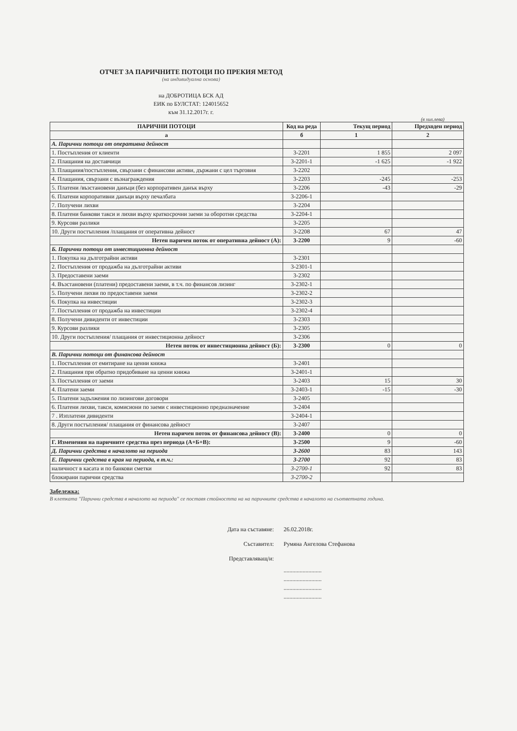ОТЧЕТ ЗА ПАРИЧНИТЕ ПОТОЦИ ПО ПРЕКИЯ МЕТОД
(на индивидуална основа)
на ДОБРОТИЦА БСК АД
ЕИК по БУЛСТАТ: 124015652
към 31.12.2017г. г.
(в хил.лева)
| ПАРИЧНИ ПОТОЦИ | Код на реда | Текущ период | Предходен период |
| --- | --- | --- | --- |
| а | б | 1 | 2 |
| А. Парични потоци от оперативна дейност | | | |
| 1. Постъпления от клиенти | 3-2201 | 1 855 | 2 097 |
| 2. Плащания на доставчици | 3-2201-1 | -1 625 | -1 922 |
| 3. Плащания/постъпления, свързани с финансови активи, държани с цел търговия | 3-2202 | | |
| 4. Плащания, свързани с възнаграждения | 3-2203 | -245 | -253 |
| 5. Платени /възстановени данъци (без корпоративен данък върху | 3-2206 | -43 | -29 |
| 6. Платени корпоративни данъци върху печалбата | 3-2206-1 | | |
| 7. Получени лихви | 3-2204 | | |
| 8. Платени банкови такси и лихви върху краткосрочни заеми за оборотни средства | 3-2204-1 | | |
| 9. Курсови разлики | 3-2205 | | |
| 10. Други постъпления /плащания от оперативна дейност | 3-2208 | 67 | 47 |
| Нетен паричен поток от оперативна дейност (А): | 3-2200 | 9 | -60 |
| Б. Парични потоци от инвестиционна дейност | | | |
| 1. Покупка на дълготрайни активи | 3-2301 | | |
| 2. Постъпления от продажба на дълготрайни активи | 3-2301-1 | | |
| 3. Предоставени заеми | 3-2302 | | |
| 4. Възстановени (платени) предоставени заеми, в т.ч. по финансов лизинг | 3-2302-1 | | |
| 5. Получени лихви по предоставени заеми | 3-2302-2 | | |
| 6. Покупка на инвестиции | 3-2302-3 | | |
| 7. Постъпления от продажба на инвестиции | 3-2302-4 | | |
| 8. Получени дивиденти от инвестиции | 3-2303 | | |
| 9. Курсови разлики | 3-2305 | | |
| 10. Други постъпления/ плащания от инвестиционна дейност | 3-2306 | | |
| Нетен поток от инвестиционна дейност (Б): | 3-2300 | 0 | 0 |
| В. Парични потоци от финансова дейност | | | |
| 1. Постъпления от емитиране на ценни книжа | 3-2401 | | |
| 2. Плащания при обратно придобиване на ценни книжа | 3-2401-1 | | |
| 3. Постъпления от заеми | 3-2403 | 15 | 30 |
| 4. Платени заеми | 3-2403-1 | -15 | -30 |
| 5. Платени задължения по лизингови договори | 3-2405 | | |
| 6. Платени лихви, такси, комисиони по заеми с инвестиционно предназначение | 3-2404 | | |
| 7 . Изплатени дивиденти | 3-2404-1 | | |
| 8. Други постъпления/ плащания от финансова дейност | 3-2407 | | |
| Нетен паричен поток от финансова дейност (В): | 3-2400 | 0 | 0 |
| Г. Изменения на паричните средства през периода (А+Б+В): | 3-2500 | 9 | -60 |
| Д. Парични средства в началото на периода | 3-2600 | 83 | 143 |
| Е. Парични средства в края на периода, в т.ч.: | 3-2700 | 92 | 83 |
| наличност в касата и по банкови сметки | 3-2700-1 | 92 | 83 |
| блокирани парични средства | 3-2700-2 | | |
Забележка:
В клетката "Парични средства в началото на периода" се поставя стойността на на паричните средства в началото на съответната година.
Дата на съставяне: 26.02.2018г.
Съставител: Румяна Ангелова Стефанова
Представляващ/и:
..........................
..........................
..........................
..........................